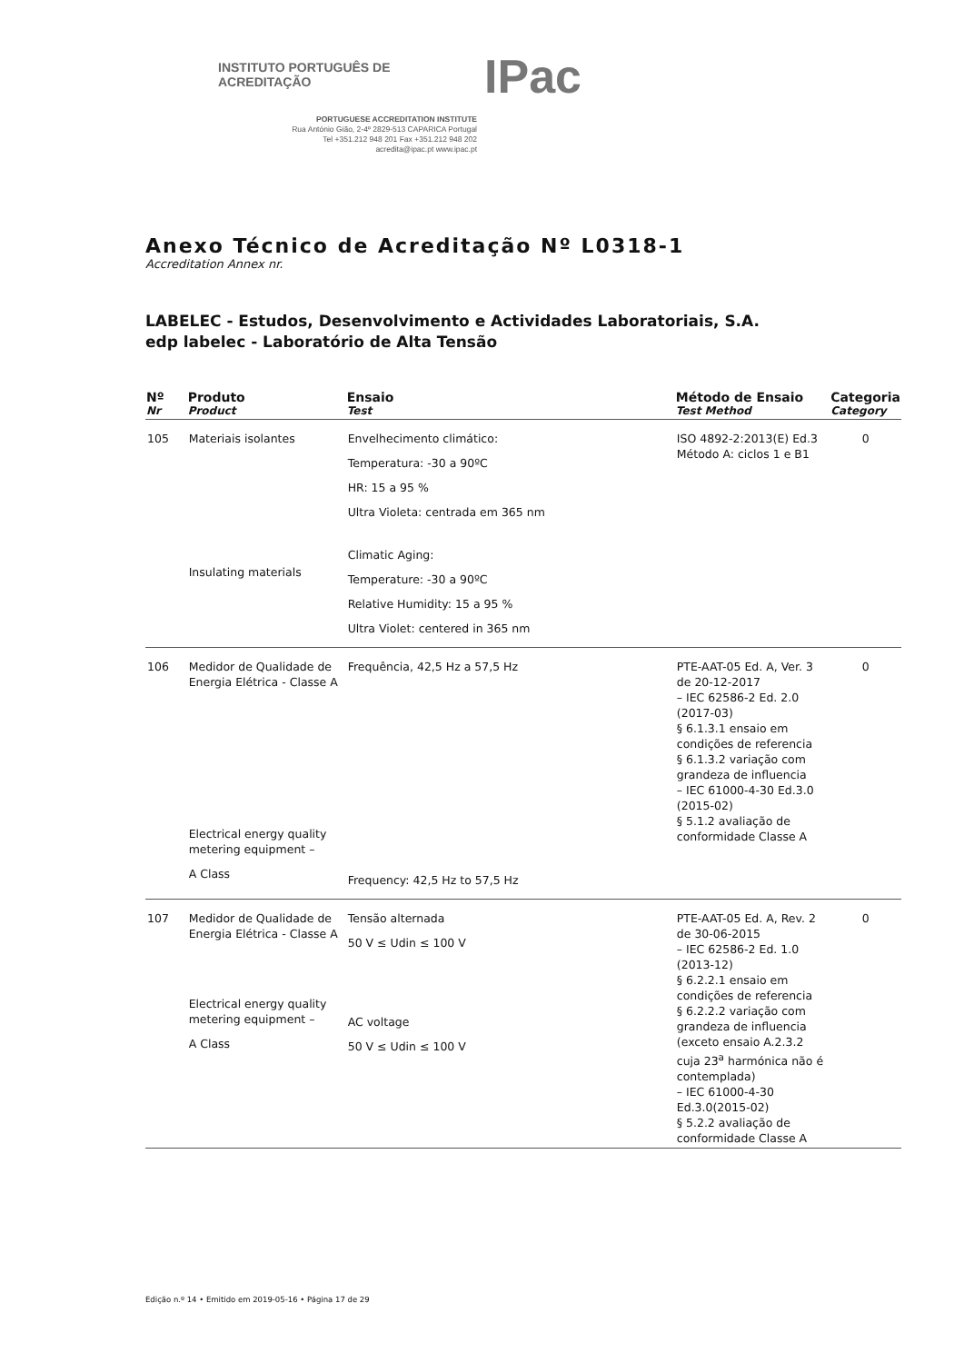INSTITUTO PORTUGUÊS DE ACREDITAÇÃO IPac
PORTUGUESE ACCREDITATION INSTITUTE
Rua António Gião, 2-4º 2829-513 CAPARICA Portugal
Tel +351.212 948 201 Fax +351.212 948 202
acredita@ipac.pt www.ipac.pt
Anexo Técnico de Acreditação Nº L0318-1
Accreditation Annex nr.
LABELEC - Estudos, Desenvolvimento e Actividades Laboratoriais, S.A.
edp labelec - Laboratório de Alta Tensão
| Nº Nr | Produto Product | Ensaio Test | Método de Ensaio Test Method | Categoria Category |
| --- | --- | --- | --- | --- |
| 105 | Materiais isolantes Insulating materials | Envelhecimento climático: Temperatura: -30 a 90ºC HR: 15 a 95 % Ultra Violeta: centrada em 365 nm Climatic Aging: Temperature: -30 a 90ºC Relative Humidity: 15 a 95 % Ultra Violet: centered in 365 nm | ISO 4892-2:2013(E) Ed.3 Método A: ciclos 1 e B1 | 0 |
| 106 | Medidor de Qualidade de Energia Elétrica - Classe A Electrical energy quality metering equipment – A Class | Frequência, 42,5 Hz a 57,5 Hz Frequency: 42,5 Hz to 57,5 Hz | PTE-AAT-05 Ed. A, Ver. 3 de 20-12-2017 – IEC 62586-2 Ed. 2.0 (2017-03) § 6.1.3.1 ensaio em condições de referencia § 6.1.3.2 variação com grandeza de influencia – IEC 61000-4-30 Ed.3.0 (2015-02) § 5.1.2 avaliação de conformidade Classe A | 0 |
| 107 | Medidor de Qualidade de Energia Elétrica - Classe A Electrical energy quality metering equipment – A Class | Tensão alternada 50 V ≤ Udin ≤ 100 V AC voltage 50 V ≤ Udin ≤ 100 V | PTE-AAT-05 Ed. A, Rev. 2 de 30-06-2015 – IEC 62586-2 Ed. 1.0 (2013-12) § 6.2.2.1 ensaio em condições de referencia § 6.2.2.2 variação com grandeza de influencia (exceto ensaio A.2.3.2 cuja 23<sup>a</sup> harmónica não é contemplada) – IEC 61000-4-30 Ed.3.0(2015-02) § 5.2.2 avaliação de conformidade Classe A | 0 |
Edição n.º 14 • Emitido em 2019-05-16 • Página 17 de 29